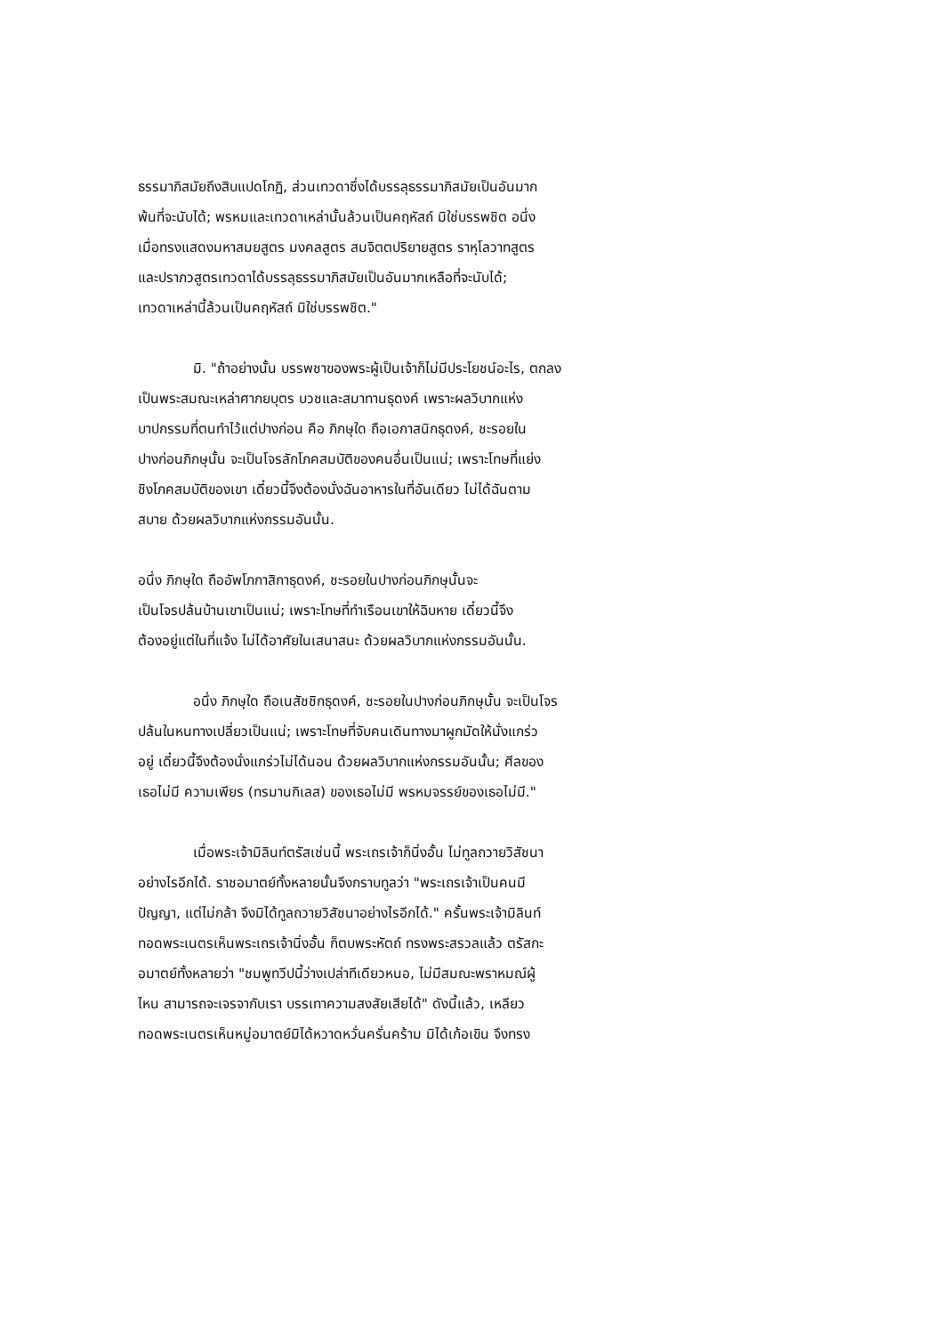ธรรมาภิสมัยถึงสิบแปดโกฏิ, ส่วนเทวดาซึ่งได้บรรลุธรรมาภิสมัยเป็นอันมาก
พ้นที่จะนับได้; พรหมและเทวดาเหล่านั้นล้วนเป็นคฤหัสถ์ มิใช่บรรพชิต อนึ่ง
เมื่อทรงแสดงมหาสมยสูตร มงคลสูตร สมจิตตปริยายสูตร ราหุโลวาทสูตร
และปราภวสูตรเทวดาได้บรรลุธรรมาภิสมัยเป็นอันมากเหลือที่จะนับได้;
เทวดาเหล่านี้ล้วนเป็นคฤหัสถ์ มิใช่บรรพชิต."
    มิ. "ถ้าอย่างนั้น บรรพชาของพระผู้เป็นเจ้าก็ไม่มีประโยชน์อะไร, ตกลง
เป็นพระสมณะเหล่าศากยบุตร บวชและสมาทานธุดงค์ เพราะผลวิบากแห่ง
บาปกรรมที่ตนทำไว้แต่ปางก่อน คือ ภิกษุใด ถือเอกาสนิกธุดงค์, ชะรอยใน
ปางก่อนภิกษุนั้น จะเป็นโจรลักโภคสมบัติของคนอื่นเป็นแน่; เพราะโทษที่แย่ง
ชิงโภคสมบัติของเขา เดี๋ยวนี้จึงต้องนั่งฉันอาหารในที่อันเดียว ไม่ได้ฉันตาม
สบาย ด้วยผลวิบากแห่งกรรมอันนั้น.
อนึ่ง ภิกษุใด ถืออัพโภกาสิกาธุดงค์, ชะรอยในปางก่อนภิกษุนั้นจะ
เป็นโจรปล้นบ้านเขาเป็นแน่; เพราะโทษที่ทำเรือนเขาให้ฉิบหาย เดี๋ยวนี้จึง
ต้องอยู่แต่ในที่แจ้ง ไม่ได้อาศัยในเสนาสนะ ด้วยผลวิบากแห่งกรรมอันนั้น.
    อนึ่ง ภิกษุใด ถือเนสัชชิกธุดงค์, ชะรอยในปางก่อนภิกษุนั้น จะเป็นโจร
ปล้นในหนทางเปลี่ยวเป็นแน่; เพราะโทษที่จับคนเดินทางมาผูกมัดให้นั่งแกร่ว
อยู่ เดี๋ยวนี้จึงต้องนั่งแกร่วไม่ได้นอน ด้วยผลวิบากแห่งกรรมอันนั้น; ศีลของ
เธอไม่มี ความเพียร (ทรมานกิเลส) ของเธอไม่มี พรหมจรรย์ของเธอไม่มี."
    เมื่อพระเจ้ามิลินท์ตรัสเช่นนี้ พระเถรเจ้าก็นิ่งอั้น ไม่ทูลถวายวิสัชนา
อย่างไรอีกได้. ราชอมาตย์ทั้งหลายนั้นจึงกราบทูลว่า "พระเถรเจ้าเป็นคนมี
ปัญญา, แต่ไม่กล้า จึงมิได้ทูลถวายวิสัชนาอย่างไรอีกได้." ครั้นพระเจ้ามิลินท์
ทอดพระเนตรเห็นพระเถรเจ้านิ่งอั้น ก็ตบพระหัตถ์ ทรงพระสรวลแล้ว ตรัสกะ
อมาตย์ทั้งหลายว่า "ชมพูทวีปนี้ว่างเปล่าทีเดียวหนอ, ไม่มีสมณะพราหมณ์ผู้
ไหน สามารถจะเจรจากับเรา บรรเทาความสงสัยเสียได้" ดังนี้แล้ว, เหลียว
ทอดพระเนตรเห็นหมู่อมาตย์มิได้หวาดหวั่นครั่นคร้าม มิได้เก้อเขิน จึงทรง